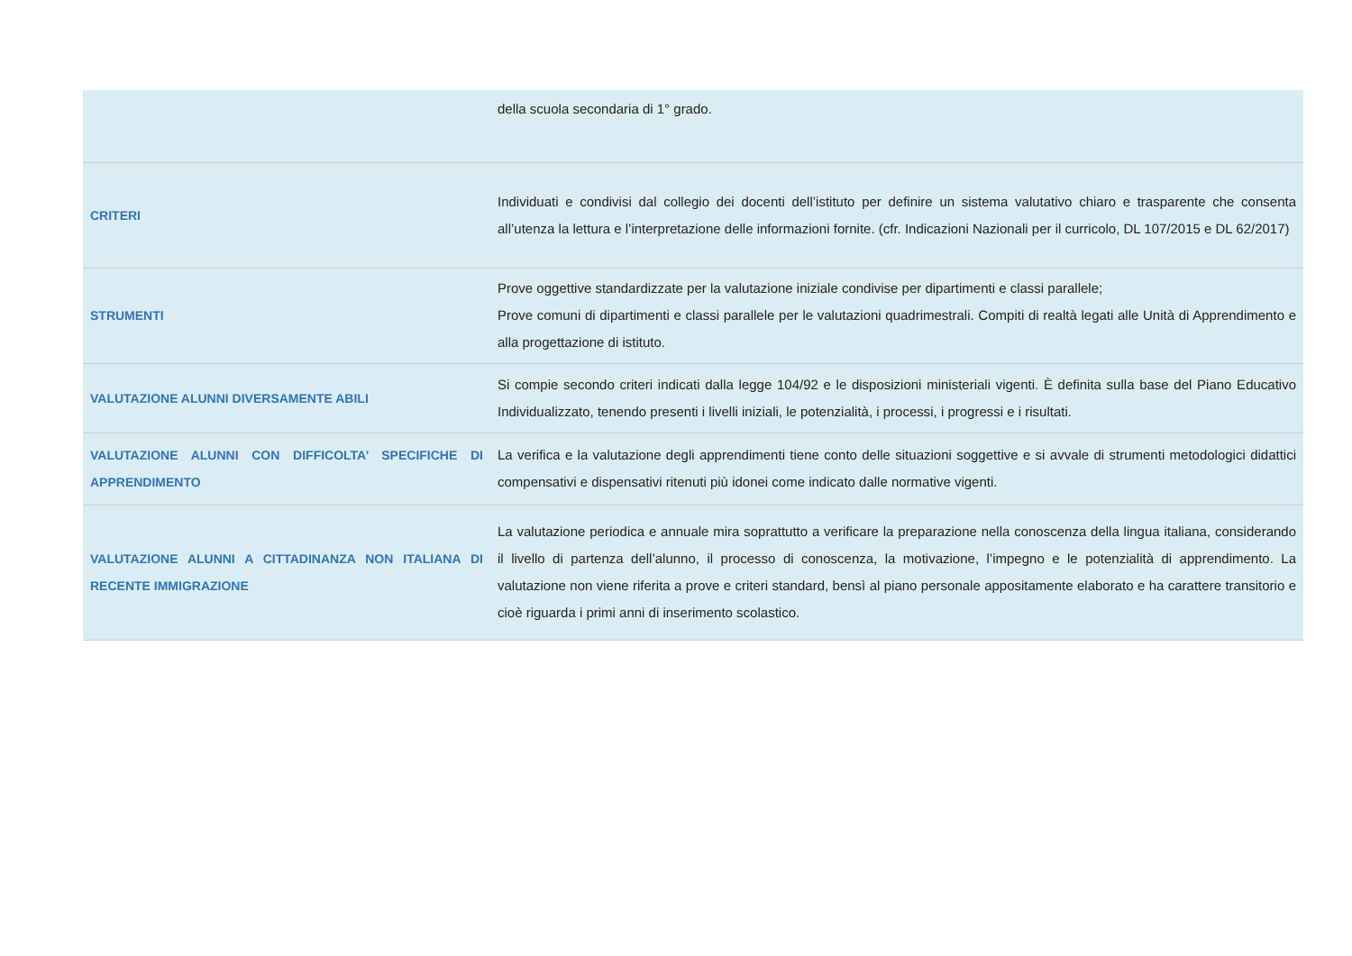| | della scuola secondaria di 1° grado. |
| CRITERI | Individuati e condivisi dal collegio dei docenti dell’istituto per definire un sistema valutativo chiaro e trasparente che consenta all’utenza la lettura e l’interpretazione delle informazioni fornite. (cfr. Indicazioni Nazionali per il curricolo, DL 107/2015 e DL 62/2017) |
| STRUMENTI | Prove oggettive standardizzate per la valutazione iniziale condivise per dipartimenti e classi parallele; Prove comuni di dipartimenti e classi parallele per le valutazioni quadrimestrali. Compiti di realtà legati alle Unità di Apprendimento e alla progettazione di istituto. |
| VALUTAZIONE ALUNNI DIVERSAMENTE ABILI | Si compie secondo criteri indicati dalla legge 104/92 e le disposizioni ministeriali vigenti. È definita sulla base del Piano Educativo Individualizzato, tenendo presenti i livelli iniziali, le potenzialità, i processi, i progressi e i risultati. |
| VALUTAZIONE ALUNNI CON DIFFICOLTA’ SPECIFICHE DI APPRENDIMENTO | La verifica e la valutazione degli apprendimenti tiene conto delle situazioni soggettive e si avvale di strumenti metodologici didattici compensativi e dispensativi ritenuti più idonei come indicato dalle normative vigenti. |
| VALUTAZIONE ALUNNI A CITTADINANZA NON ITALIANA DI RECENTE IMMIGRAZIONE | La valutazione periodica e annuale mira soprattutto a verificare la preparazione nella conoscenza della lingua italiana, considerando il livello di partenza dell’alunno, il processo di conoscenza, la motivazione, l’impegno e le potenzialità di apprendimento. La valutazione non viene riferita a prove e criteri standard, bensì al piano personale appositamente elaborato e ha carattere transitorio e cioè riguarda i primi anni di inserimento scolastico. |